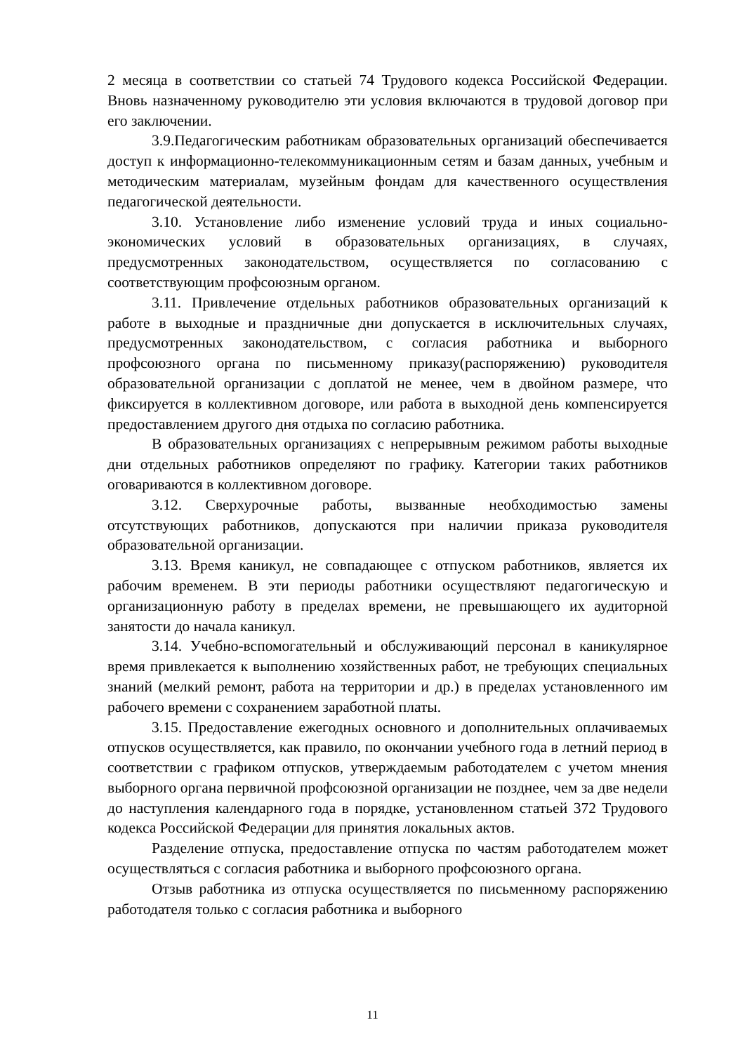2 месяца в соответствии со статьей 74 Трудового кодекса Российской Федерации. Вновь назначенному руководителю эти условия включаются в трудовой договор при его заключении.
3.9.Педагогическим работникам образовательных организаций обеспечивается доступ к информационно-телекоммуникационным сетям и базам данных, учебным и методическим материалам, музейным фондам для качественного осуществления педагогической деятельности.
3.10. Установление либо изменение условий труда и иных социально-экономических условий в образовательных организациях, в случаях, предусмотренных законодательством, осуществляется по согласованию с соответствующим профсоюзным органом.
3.11. Привлечение отдельных работников образовательных организаций к работе в выходные и праздничные дни допускается в исключительных случаях, предусмотренных законодательством, с согласия работника и выборного профсоюзного органа по письменному приказу(распоряжению) руководителя образовательной организации с доплатой не менее, чем в двойном размере, что фиксируется в коллективном договоре, или работа в выходной день компенсируется предоставлением другого дня отдыха по согласию работника.
В образовательных организациях с непрерывным режимом работы выходные дни отдельных работников определяют по графику. Категории таких работников оговариваются в коллективном договоре.
3.12. Сверхурочные работы, вызванные необходимостью замены отсутствующих работников, допускаются при наличии приказа руководителя образовательной организации.
3.13. Время каникул, не совпадающее с отпуском работников, является их рабочим временем. В эти периоды работники осуществляют педагогическую и организационную работу в пределах времени, не превышающего их аудиторной занятости до начала каникул.
3.14. Учебно-вспомогательный и обслуживающий персонал в каникулярное время привлекается к выполнению хозяйственных работ, не требующих специальных знаний (мелкий ремонт, работа на территории и др.) в пределах установленного им рабочего времени с сохранением заработной платы.
3.15. Предоставление ежегодных основного и дополнительных оплачиваемых отпусков осуществляется, как правило, по окончании учебного года в летний период в соответствии с графиком отпусков, утверждаемым работодателем с учетом мнения выборного органа первичной профсоюзной организации не позднее, чем за две недели до наступления календарного года в порядке, установленном статьей 372 Трудового кодекса Российской Федерации для принятия локальных актов.
Разделение отпуска, предоставление отпуска по частям работодателем может осуществляться с согласия работника и выборного профсоюзного органа.
Отзыв работника из отпуска осуществляется по письменному распоряжению работодателя только с согласия работника и выборного
11